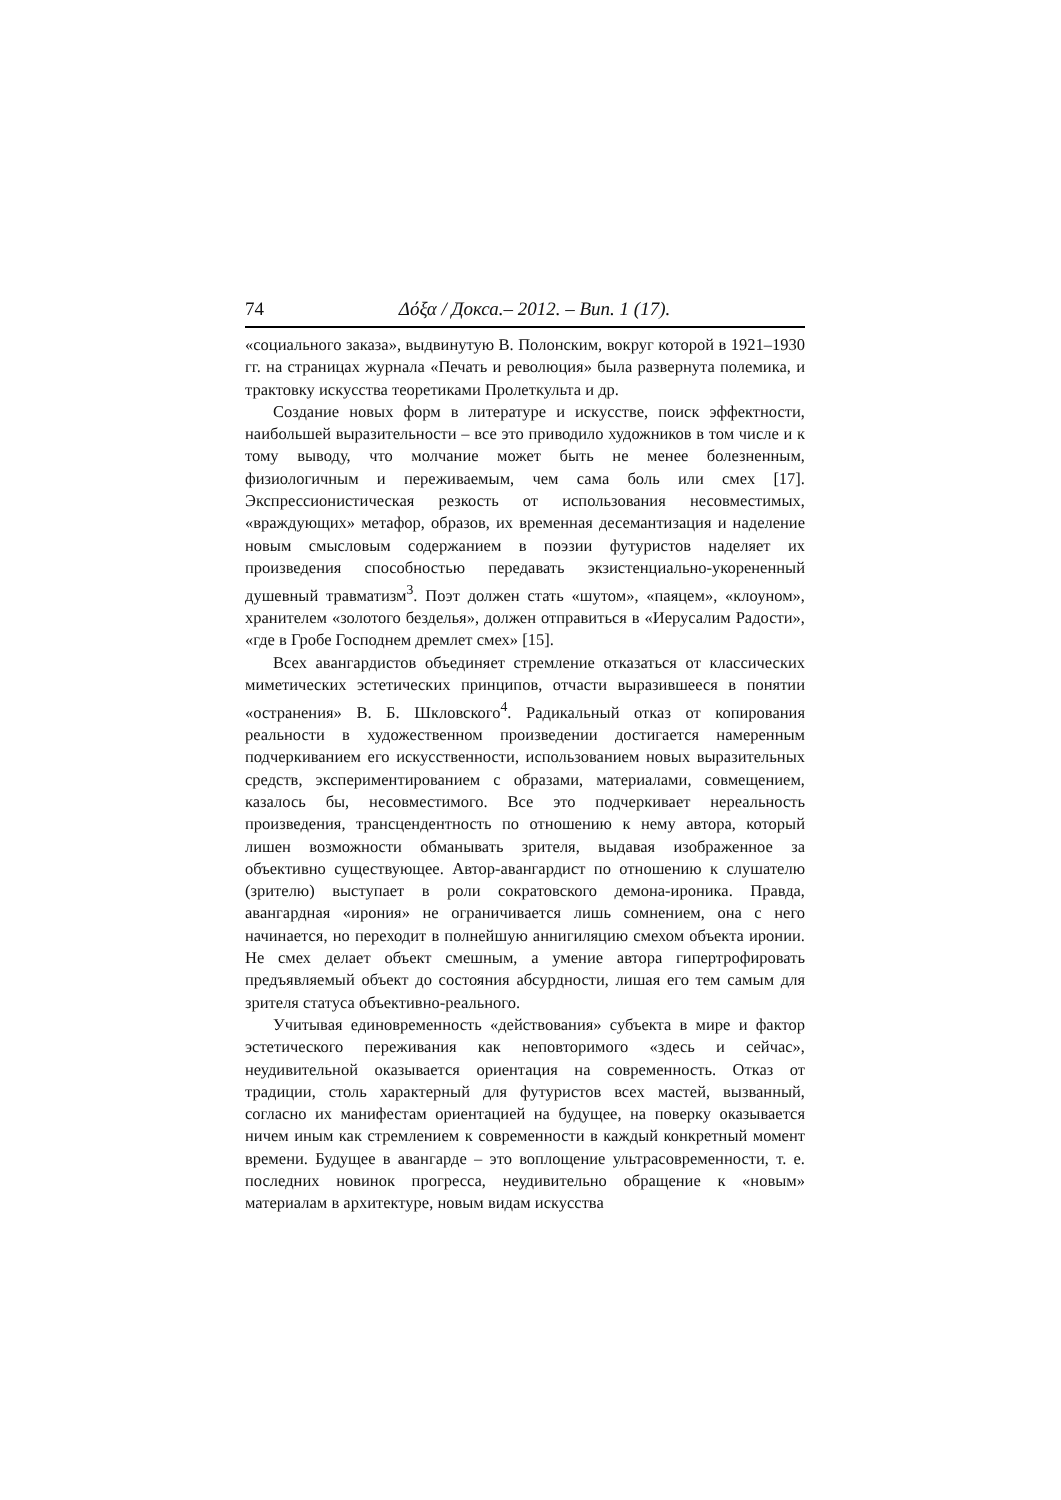74 Δόξα / Докса.– 2012. – Вип. 1 (17).
«социального заказа», выдвинутую В. Полонским, вокруг которой в 1921–1930 гг. на страницах журнала «Печать и революция» была развернута полемика, и трактовку искусства теоретиками Пролеткульта и др.
Создание новых форм в литературе и искусстве, поиск эффектности, наибольшей выразительности – все это приводило художников в том числе и к тому выводу, что молчание может быть не менее болезненным, физиологичным и переживаемым, чем сама боль или смех [17]. Экспрессионистическая резкость от использования несовместимых, «враждующих» метафор, образов, их временная десемантизация и наделение новым смысловым содержанием в поэзии футуристов наделяет их произведения способностью передавать экзистенциально-укорененный душевный травматизм<sup>3</sup>. Поэт должен стать «шутом», «паяцем», «клоуном», хранителем «золотого безделья», должен отправиться в «Иерусалим Радости», «где в Гробе Господнем дремлет смех» [15].
Всех авангардистов объединяет стремление отказаться от классических миметических эстетических принципов, отчасти выразившееся в понятии «остранения» В. Б. Шкловского<sup>4</sup>. Радикальный отказ от копирования реальности в художественном произведении достигается намеренным подчеркиванием его искусственности, использованием новых выразительных средств, экспериментированием с образами, материалами, совмещением, казалось бы, несовместимого. Все это подчеркивает нереальность произведения, трансцендентность по отношению к нему автора, который лишен возможности обманывать зрителя, выдавая изображенное за объективно существующее. Автор-авангардист по отношению к слушателю (зрителю) выступает в роли сократовского демона-ироника. Правда, авангардная «ирония» не ограничивается лишь сомнением, она с него начинается, но переходит в полнейшую аннигиляцию смехом объекта иронии. Не смех делает объект смешным, а умение автора гипертрофировать предъявляемый объект до состояния абсурдности, лишая его тем самым для зрителя статуса объективно-реального.
Учитывая единовременность «действования» субъекта в мире и фактор эстетического переживания как неповторимого «здесь и сейчас», неудивительной оказывается ориентация на современность. Отказ от традиции, столь характерный для футуристов всех мастей, вызванный, согласно их манифестам ориентацией на будущее, на поверку оказывается ничем иным как стремлением к современности в каждый конкретный момент времени. Будущее в авангарде – это воплощение ультрасовременности, т. е. последних новинок прогресса, неудивительно обращение к «новым» материалам в архитектуре, новым видам искусства